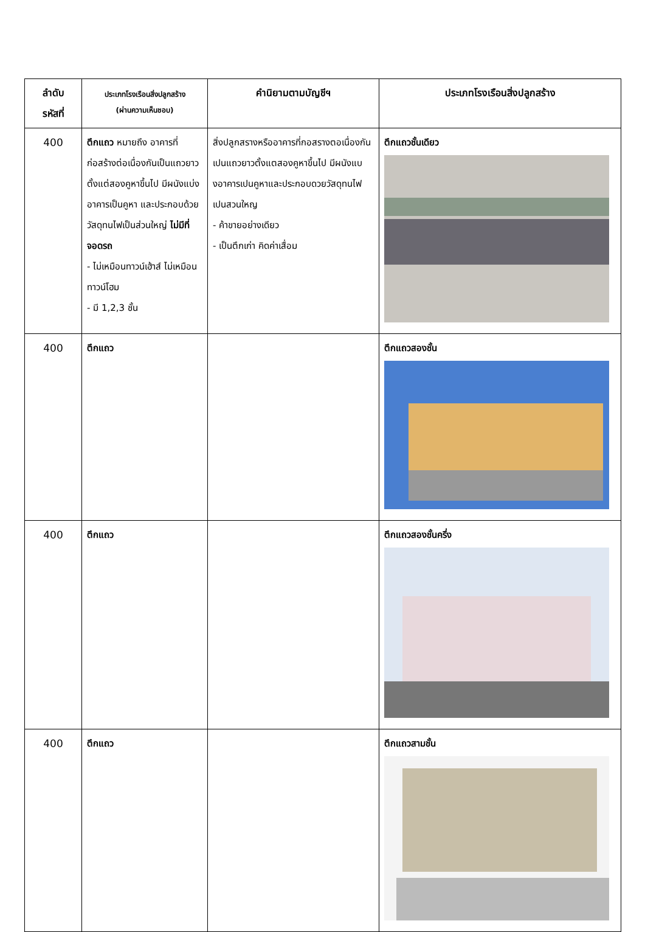| ลำดับ รหัสที่ | ประเภทโรงเรือนสิ่งปลูกสร้าง (ผ่านความเห็นชอบ) | คำนิยามตามบัญชีฯ | ประเภทโรงเรือนสิ่งปลูกสร้าง |
| --- | --- | --- | --- |
| 400 | ตึกแถว หมายถึง อาคารที่ก่อสร้างต่อเนื่องกันเป็นแถวยาวตั้งแต่สองคูหาขึ้นไป มีผนังแบ่งอาคารเป็นคูหา และประกอบด้วยวัสดุทนไฟเป็นส่วนใหญ่ ไม่มีที่จอดรถ - ไม่เหมือนทาวน์เฮ้าส์ ไม่เหมือนทาวน์โฮม - มี 1,2,3 ชั้น | สิ่งปลูกสรางหรืออาคารที่กอสรางตอเนื่องกันเปนแถวยาวตั้งแตสองคูหาขึ้นไป มีผนังแบงอาคารเปนคูหาและประกอบดวยวัสดุทนไฟเปนสวนใหญ - ค้าขายอย่างเดียว - เป็นตึกเก่า คิดค่าเสื่อม | ตึกแถวชั้นเดียว |
| 400 | ตึกแถว | | ตึกแถวสองชั้น |
| 400 | ตึกแถว | | ตึกแถวสองชั้นครึ่ง |
| 400 | ตึกแถว | | ตึกแถวสามชั้น |